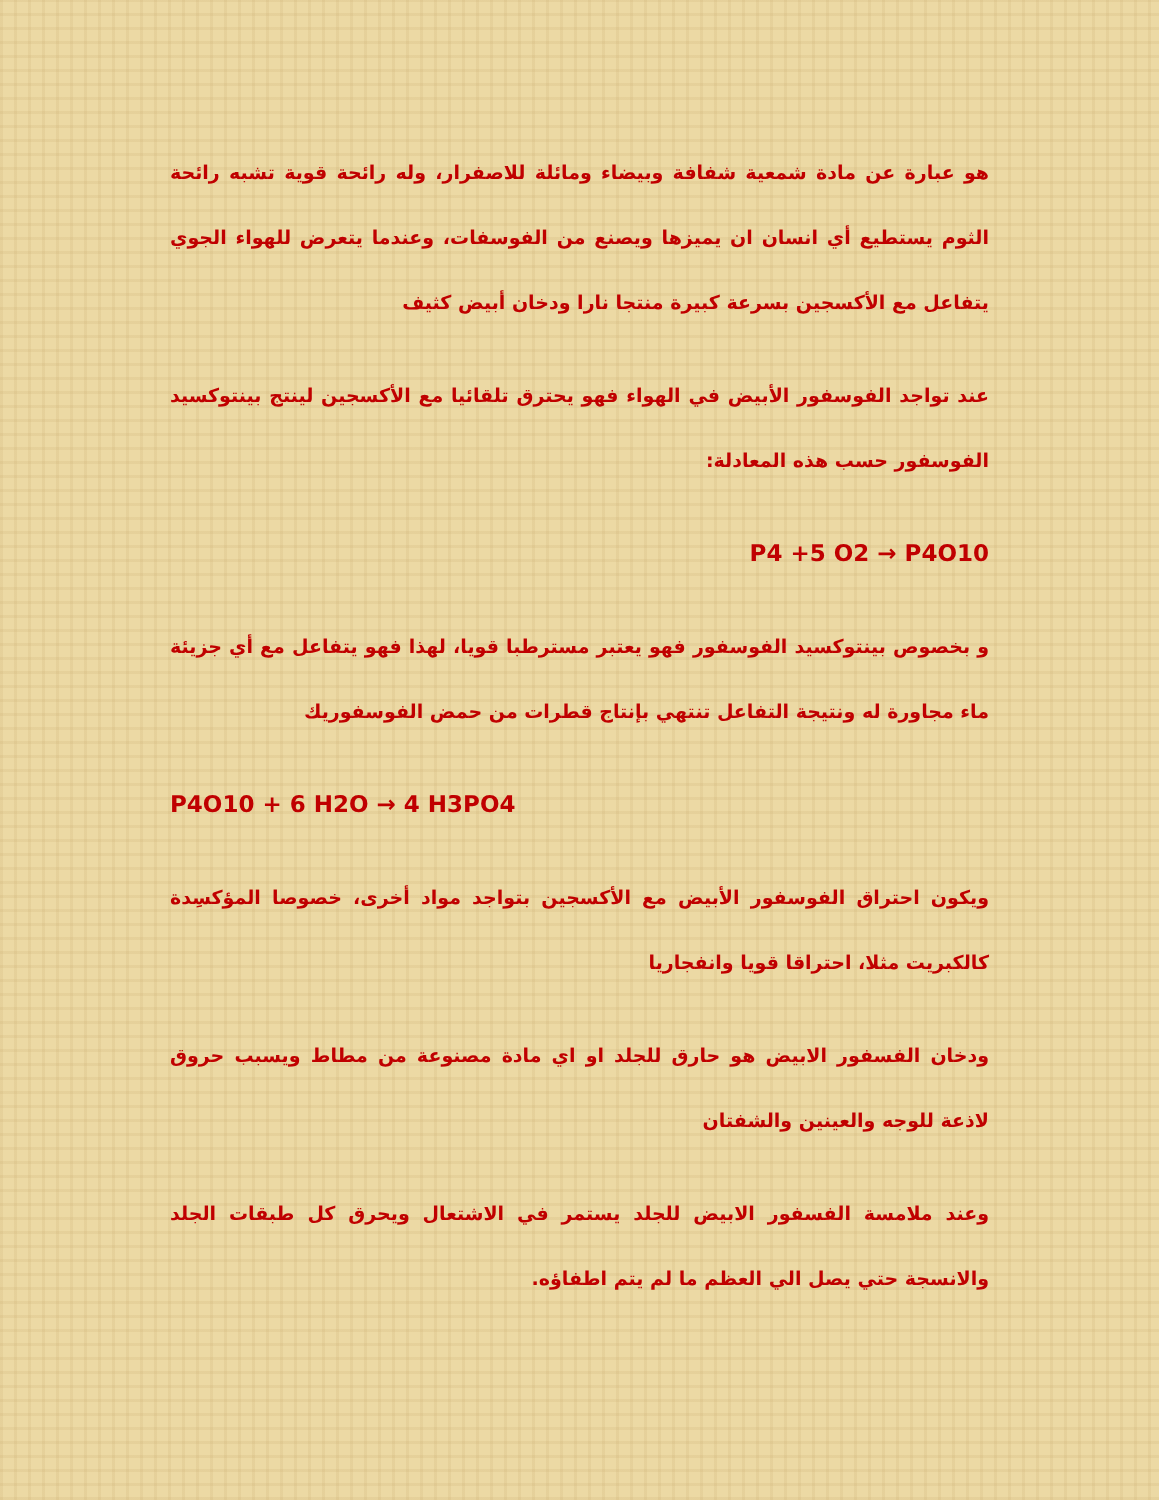هو عبارة عن مادة شمعية شفافة وبيضاء ومائلة للاصفرار، وله رائحة قوية تشبه رائحة الثوم يستطيع أي انسان ان يميزها ويصنع من الفوسفات، وعندما يتعرض للهواء الجوي يتفاعل مع الأكسجين بسرعة كبيرة منتجا نارا ودخان أبيض كثيف
عند تواجد الفوسفور الأبيض في الهواء فهو يحترق تلقائيا مع الأكسجين لينتج بينتوكسيد الفوسفور حسب هذه المعادلة:
P4 +5 O2 → P4O10
و بخصوص بينتوكسيد الفوسفور فهو يعتبر مسترطبا قويا، لهذا فهو يتفاعل مع أي جزيئة ماء مجاورة له ونتيجة التفاعل تنتهي بإنتاج قطرات من حمض الفوسفوريك
P4O10 + 6 H2O → 4 H3PO4
ويكون احتراق الفوسفور الأبيض مع الأكسجين بتواجد مواد أخرى، خصوصا المؤكسِدة كالكبريت مثلا، احتراقا قويا وانفجاريا
ودخان الفسفور الابيض هو حارق للجلد او اي مادة مصنوعة من مطاط ويسبب حروق لاذعة للوجه والعينين والشفتان
وعند ملامسة الفسفور الابيض للجلد يستمر في الاشتعال ويحرق كل طبقات الجلد والانسجة حتي يصل الي العظم ما لم يتم اطفاؤه.